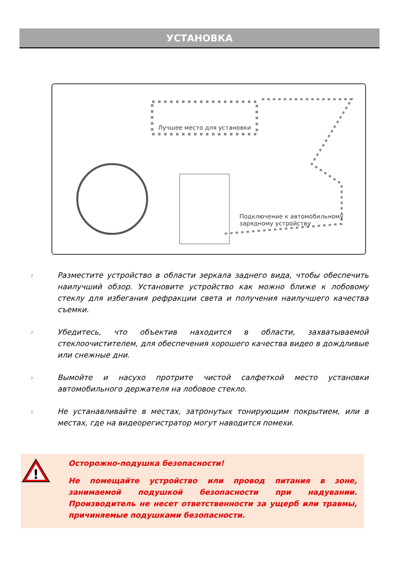УСТАНОВКА
Лучшее место для установки
Подключение к автомобильному зарядному устройству
› Разместите устройство в области зеркала заднего вида, чтобы обеспечить наилучший обзор. Установите устройство как можно ближе к лобовому стеклу для избегания рефракции света и получения наилучшего качества съемки.
› Убедитесь, что объектив находится в области, захватываемой стеклоочистителем, для обеспечения хорошего качества видео в дождливые или снежные дни.
› Вымойте и насухо протрите чистой салфеткой место установки автомобильного держателя на лобовое стекло.
› Не устанавливайте в местах, затронутых тонирующим покрытием, или в местах, где на видеорегистратор могут наводится помехи.
!
Осторожно-подушка безопасности!
Не помещайте устройство или провод питания в зоне, занимаемой подушкой безопасности при надувании. Производитель не несет ответственности за ущерб или травмы, причиняемые подушками безопасности.